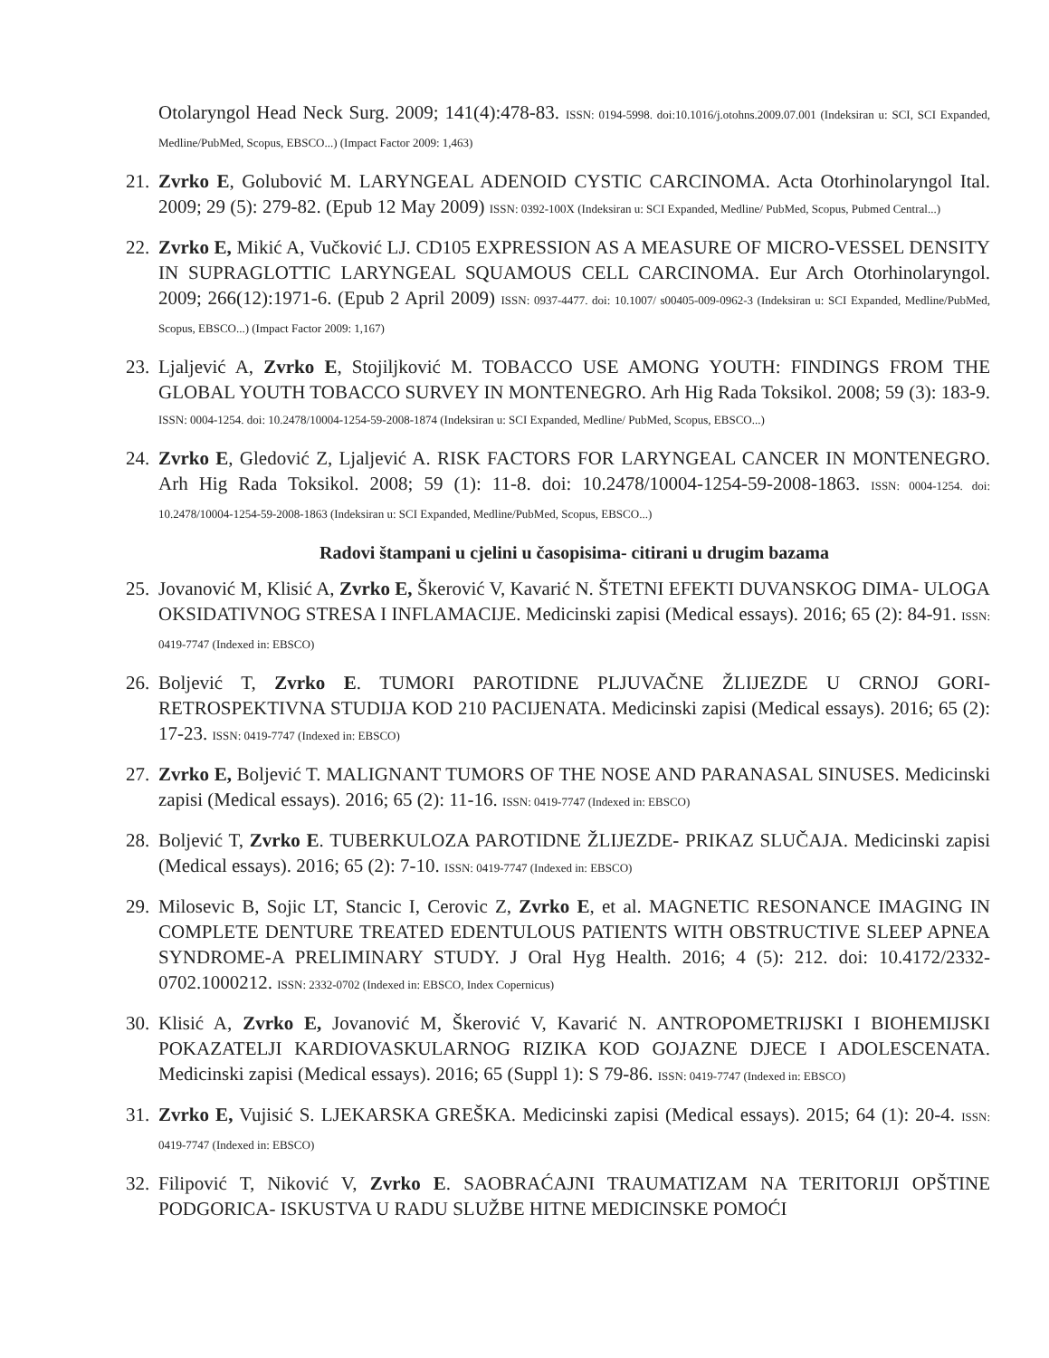Otolaryngol Head Neck Surg. 2009; 141(4):478-83. ISSN: 0194-5998. doi:10.1016/j.otohns.2009.07.001 (Indeksiran u: SCI, SCI Expanded, Medline/PubMed, Scopus, EBSCO...) (Impact Factor 2009: 1,463)
21.
Zvrko E, Golubović M. LARYNGEAL ADENOID CYSTIC CARCINOMA. Acta Otorhinolaryngol Ital. 2009; 29 (5): 279-82. (Epub 12 May 2009) ISSN: 0392-100X (Indeksiran u: SCI Expanded, Medline/ PubMed, Scopus, Pubmed Central...)
22.
Zvrko E, Mikić A, Vučković LJ. CD105 EXPRESSION AS A MEASURE OF MICRO-VESSEL DENSITY IN SUPRAGLOTTIC LARYNGEAL SQUAMOUS CELL CARCINOMA. Eur Arch Otorhinolaryngol. 2009; 266(12):1971-6. (Epub 2 April 2009) ISSN: 0937-4477. doi: 10.1007/ s00405-009-0962-3 (Indeksiran u: SCI Expanded, Medline/PubMed, Scopus, EBSCO...) (Impact Factor 2009: 1,167)
23.
Ljaljević A, Zvrko E, Stojiljković M. TOBACCO USE AMONG YOUTH: FINDINGS FROM THE GLOBAL YOUTH TOBACCO SURVEY IN MONTENEGRO. Arh Hig Rada Toksikol. 2008; 59 (3): 183-9. ISSN: 0004-1254. doi: 10.2478/10004-1254-59-2008-1874 (Indeksiran u: SCI Expanded, Medline/ PubMed, Scopus, EBSCO...)
24.
Zvrko E, Gledović Z, Ljaljević A. RISK FACTORS FOR LARYNGEAL CANCER IN MONTENEGRO. Arh Hig Rada Toksikol. 2008; 59 (1): 11-8. doi: 10.2478/10004-1254-59-2008-1863. ISSN: 0004-1254. doi: 10.2478/10004-1254-59-2008-1863 (Indeksiran u: SCI Expanded, Medline/PubMed, Scopus, EBSCO...)
Radovi štampani u cjelini u časopisima- citirani u drugim bazama
25.
Jovanović M, Klisić A, Zvrko E, Škerović V, Kavarić N. ŠTETNI EFEKTI DUVANSKOG DIMA- ULOGA OKSIDATIVNOG STRESA I INFLAMACIJE. Medicinski zapisi (Medical essays). 2016; 65 (2): 84-91. ISSN: 0419-7747 (Indexed in: EBSCO)
26.
Boljević T, Zvrko E. TUMORI PAROTIDNE PLJUVAČNE ŽLIJEZDE U CRNOJ GORI-RETROSPEKTIVNA STUDIJA KOD 210 PACIJENATA. Medicinski zapisi (Medical essays). 2016; 65 (2): 17-23. ISSN: 0419-7747 (Indexed in: EBSCO)
27.
Zvrko E, Boljević T. MALIGNANT TUMORS OF THE NOSE AND PARANASAL SINUSES. Medicinski zapisi (Medical essays). 2016; 65 (2): 11-16. ISSN: 0419-7747 (Indexed in: EBSCO)
28.
Boljević T, Zvrko E. TUBERKULOZA PAROTIDNE ŽLIJEZDE- PRIKAZ SLUČAJA. Medicinski zapisi (Medical essays). 2016; 65 (2): 7-10. ISSN: 0419-7747 (Indexed in: EBSCO)
29.
Milosevic B, Sojic LT, Stancic I, Cerovic Z, Zvrko E, et al. MAGNETIC RESONANCE IMAGING IN COMPLETE DENTURE TREATED EDENTULOUS PATIENTS WITH OBSTRUCTIVE SLEEP APNEA SYNDROME-A PRELIMINARY STUDY. J Oral Hyg Health. 2016; 4 (5): 212. doi: 10.4172/2332-0702.1000212. ISSN: 2332-0702 (Indexed in: EBSCO, Index Copernicus)
30.
Klisić A, Zvrko E, Jovanović M, Škerović V, Kavarić N. ANTROPOMETRIJSKI I BIOHEMIJSKI POKAZATELJI KARDIOVASKULARNOG RIZIKA KOD GOJAZNE DJECE I ADOLESCENATA. Medicinski zapisi (Medical essays). 2016; 65 (Suppl 1): S 79-86. ISSN: 0419-7747 (Indexed in: EBSCO)
31.
Zvrko E, Vujisić S. LJEKARSKA GREŠKA. Medicinski zapisi (Medical essays). 2015; 64 (1): 20-4. ISSN: 0419-7747 (Indexed in: EBSCO)
32.
Filipović T, Niković V, Zvrko E. SAOBRAĆAJNI TRAUMATIZAM NA TERITORIJI OPŠTINE PODGORICA- ISKUSTVA U RADU SLUŽBE HITNE MEDICINSKE POMOĆI